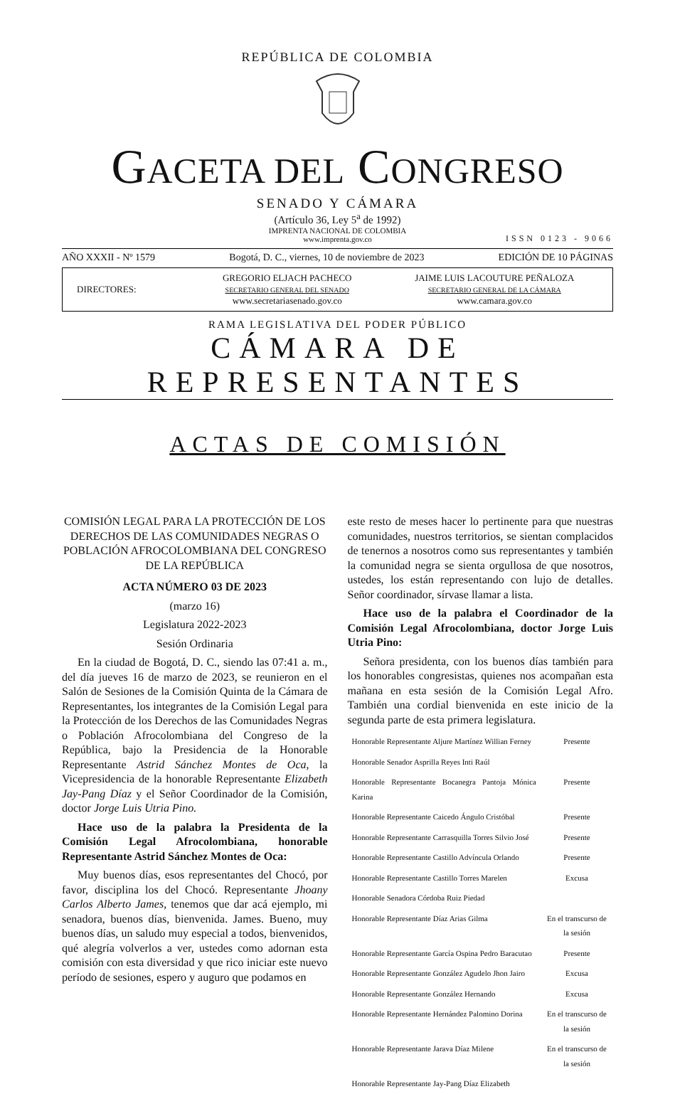REPÚBLICA DE COLOMBIA
GACETA DEL CONGRESO
SENADO Y CÁMARA
(Artículo 36, Ley 5<sup>a</sup> de 1992)
IMPRENTA NACIONAL DE COLOMBIA
www.imprenta.gov.co
ISSN 0123 - 9066
AÑO XXXII - Nº 1579 Bogotá, D. C., viernes, 10 de noviembre de 2023 EDICIÓN DE 10 PÁGINAS
DIRECTORES:
GREGORIO ELJACH PACHECO
SECRETARIO GENERAL DEL SENADO
www.secretariasenado.gov.co
JAIME LUIS LACOUTURE PEÑALOZA
SECRETARIO GENERAL DE LA CÁMARA
www.camara.gov.co
RAMA LEGISLATIVA DEL PODER PÚBLICO
CÁMARA DE REPRESENTANTES
ACTAS DE COMISIÓN
COMISIÓN LEGAL PARA LA PROTECCIÓN DE LOS DERECHOS DE LAS COMUNIDADES NEGRAS O POBLACIÓN AFROCOLOMBIANA DEL CONGRESO DE LA REPÚBLICA
ACTA NÚMERO 03 DE 2023
(marzo 16)
Legislatura 2022-2023
Sesión Ordinaria
En la ciudad de Bogotá, D. C., siendo las 07:41 a. m., del día jueves 16 de marzo de 2023, se reunieron en el Salón de Sesiones de la Comisión Quinta de la Cámara de Representantes, los integrantes de la Comisión Legal para la Protección de los Derechos de las Comunidades Negras o Población Afrocolombiana del Congreso de la República, bajo la Presidencia de la Honorable Representante Astrid Sánchez Montes de Oca, la Vicepresidencia de la honorable Representante Elizabeth Jay-Pang Díaz y el Señor Coordinador de la Comisión, doctor Jorge Luis Utria Pino.
Hace uso de la palabra la Presidenta de la Comisión Legal Afrocolombiana, honorable Representante Astrid Sánchez Montes de Oca:
Muy buenos días, esos representantes del Chocó, por favor, disciplina los del Chocó. Representante Jhoany Carlos Alberto James, tenemos que dar acá ejemplo, mi senadora, buenos días, bienvenida. James. Bueno, muy buenos días, un saludo muy especial a todos, bienvenidos, qué alegría volverlos a ver, ustedes como adornan esta comisión con esta diversidad y que rico iniciar este nuevo período de sesiones, espero y auguro que podamos en
este resto de meses hacer lo pertinente para que nuestras comunidades, nuestros territorios, se sientan complacidos de tenernos a nosotros como sus representantes y también la comunidad negra se sienta orgullosa de que nosotros, ustedes, los están representando con lujo de detalles. Señor coordinador, sírvase llamar a lista.
Hace uso de la palabra el Coordinador de la Comisión Legal Afrocolombiana, doctor Jorge Luis Utria Pino:
Señora presidenta, con los buenos días también para los honorables congresistas, quienes nos acompañan esta mañana en esta sesión de la Comisión Legal Afro. También una cordial bienvenida en este inicio de la segunda parte de esta primera legislatura.
| Honorable Representante Aljure Martínez Willian Ferney | Presente |
| Honorable Senador Asprilla Reyes Inti Raúl | |
| Honorable Representante Bocanegra Pantoja Mónica Karina | Presente |
| Honorable Representante Caicedo Ángulo Cristóbal | Presente |
| Honorable Representante Carrasquilla Torres Silvio José | Presente |
| Honorable Representante Castillo Advíncula Orlando | Presente |
| Honorable Representante Castillo Torres Marelen | Excusa |
| Honorable Senadora Córdoba Ruiz Piedad | |
| Honorable Representante Díaz Arias Gilma | En el transcurso de la sesión |
| Honorable Representante García Ospina Pedro Baracutao | Presente |
| Honorable Representante González Agudelo Jhon Jairo | Excusa |
| Honorable Representante González Hernando | Excusa |
| Honorable Representante Hernández Palomino Dorina | En el transcurso de la sesión |
| Honorable Representante Jarava Díaz Milene | En el transcurso de la sesión |
| Honorable Representante Jay-Pang Díaz Elizabeth | |